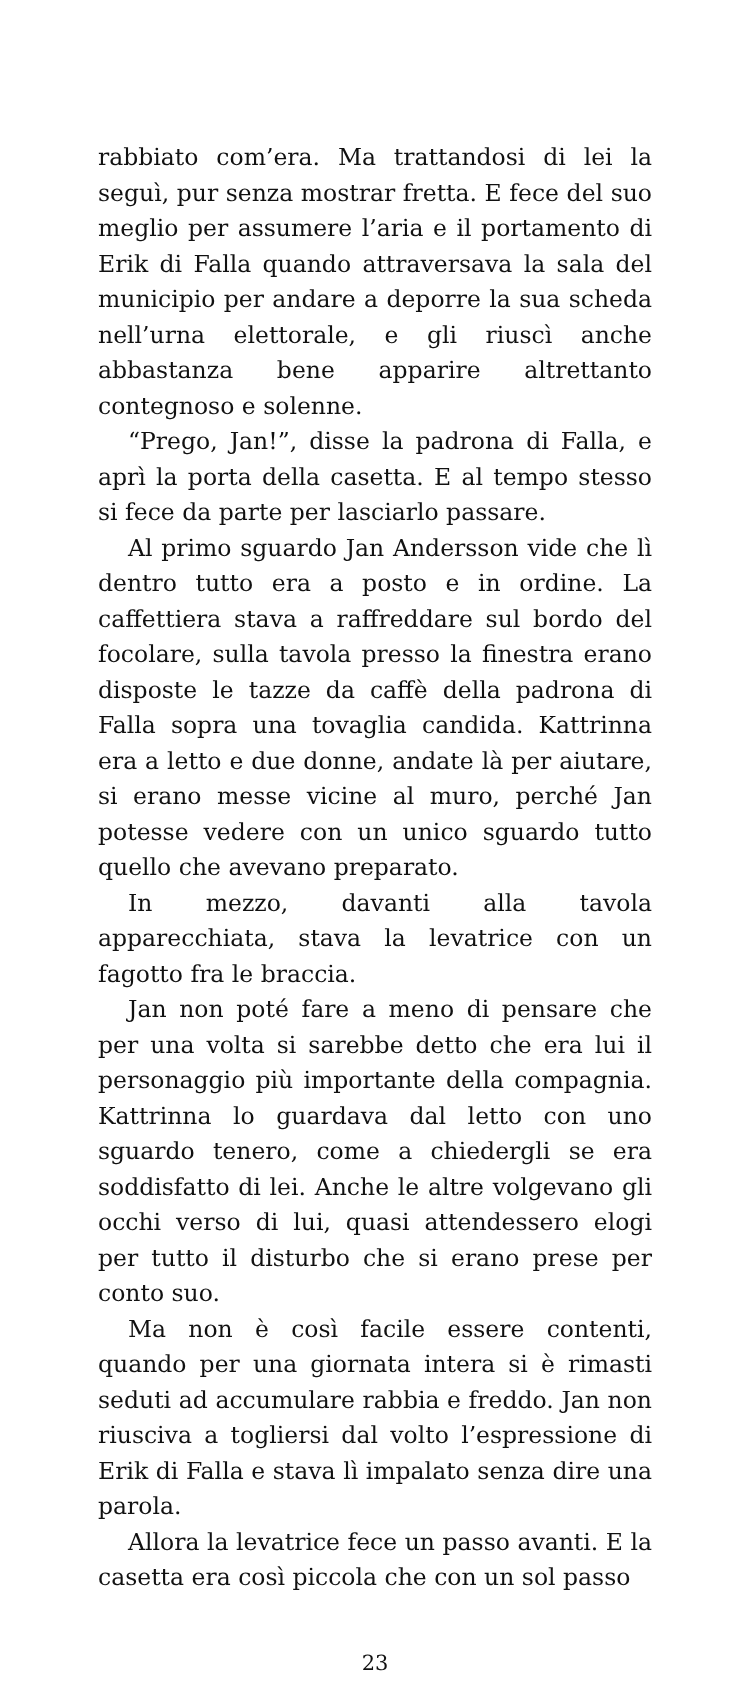rabbiato com’era. Ma trattandosi di lei la seguì, pur senza mostrar fretta. E fece del suo meglio per assumere l’aria e il portamento di Erik di Falla quando attraversava la sala del municipio per andare a deporre la sua scheda nell’urna elettorale, e gli riuscì anche abbastanza bene apparire altrettanto contegnoso e solenne.
“Prego, Jan!”, disse la padrona di Falla, e aprì la porta della casetta. E al tempo stesso si fece da parte per lasciarlo passare.
Al primo sguardo Jan Andersson vide che lì dentro tutto era a posto e in ordine. La caffettiera stava a raffreddare sul bordo del focolare, sulla tavola presso la finestra erano disposte le tazze da caffè della padrona di Falla sopra una tovaglia candida. Kattrinna era a letto e due donne, andate là per aiutare, si erano messe vicine al muro, perché Jan potesse vedere con un unico sguardo tutto quello che avevano preparato.
In mezzo, davanti alla tavola apparecchiata, stava la levatrice con un fagotto fra le braccia.
Jan non poté fare a meno di pensare che per una volta si sarebbe detto che era lui il personaggio più importante della compagnia. Kattrinna lo guardava dal letto con uno sguardo tenero, come a chiedergli se era soddisfatto di lei. Anche le altre volgevano gli occhi verso di lui, quasi attendessero elogi per tutto il disturbo che si erano prese per conto suo.
Ma non è così facile essere contenti, quando per una giornata intera si è rimasti seduti ad accumulare rabbia e freddo. Jan non riusciva a togliersi dal volto l’espressione di Erik di Falla e stava lì impalato senza dire una parola.
Allora la levatrice fece un passo avanti. E la casetta era così piccola che con un sol passo
23